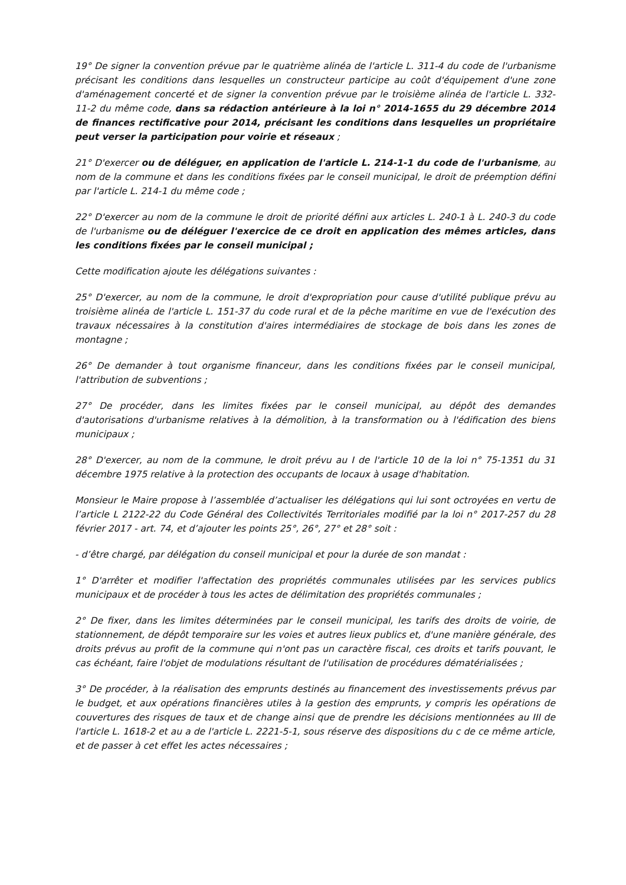19° De signer la convention prévue par le quatrième alinéa de l'article L. 311-4 du code de l'urbanisme précisant les conditions dans lesquelles un constructeur participe au coût d'équipement d'une zone d'aménagement concerté et de signer la convention prévue par le troisième alinéa de l'article L. 332-11-2 du même code, dans sa rédaction antérieure à la loi n° 2014-1655 du 29 décembre 2014 de finances rectificative pour 2014, précisant les conditions dans lesquelles un propriétaire peut verser la participation pour voirie et réseaux ;
21° D'exercer ou de déléguer, en application de l'article L. 214-1-1 du code de l'urbanisme, au nom de la commune et dans les conditions fixées par le conseil municipal, le droit de préemption défini par l'article L. 214-1 du même code ;
22° D'exercer au nom de la commune le droit de priorité défini aux articles L. 240-1 à L. 240-3 du code de l'urbanisme ou de déléguer l'exercice de ce droit en application des mêmes articles, dans les conditions fixées par le conseil municipal ;
Cette modification ajoute les délégations suivantes :
25° D'exercer, au nom de la commune, le droit d'expropriation pour cause d'utilité publique prévu au troisième alinéa de l'article L. 151-37 du code rural et de la pêche maritime en vue de l'exécution des travaux nécessaires à la constitution d'aires intermédiaires de stockage de bois dans les zones de montagne ;
26° De demander à tout organisme financeur, dans les conditions fixées par le conseil municipal, l'attribution de subventions ;
27° De procéder, dans les limites fixées par le conseil municipal, au dépôt des demandes d'autorisations d'urbanisme relatives à la démolition, à la transformation ou à l'édification des biens municipaux ;
28° D'exercer, au nom de la commune, le droit prévu au I de l'article 10 de la loi n° 75-1351 du 31 décembre 1975 relative à la protection des occupants de locaux à usage d'habitation.
Monsieur le Maire propose à l’assemblée d’actualiser les délégations qui lui sont octroyées en vertu de l’article L 2122-22 du Code Général des Collectivités Territoriales modifié par la loi n° 2017-257 du 28 février 2017 - art. 74, et d’ajouter les points 25°, 26°, 27° et 28° soit :
- d’être chargé, par délégation du conseil municipal et pour la durée de son mandat :
1° D'arrêter et modifier l'affectation des propriétés communales utilisées par les services publics municipaux et de procéder à tous les actes de délimitation des propriétés communales ;
2° De fixer, dans les limites déterminées par le conseil municipal, les tarifs des droits de voirie, de stationnement, de dépôt temporaire sur les voies et autres lieux publics et, d'une manière générale, des droits prévus au profit de la commune qui n'ont pas un caractère fiscal, ces droits et tarifs pouvant, le cas échéant, faire l'objet de modulations résultant de l'utilisation de procédures dématérialisées ;
3° De procéder, à la réalisation des emprunts destinés au financement des investissements prévus par le budget, et aux opérations financières utiles à la gestion des emprunts, y compris les opérations de couvertures des risques de taux et de change ainsi que de prendre les décisions mentionnées au III de l'article L. 1618-2 et au a de l'article L. 2221-5-1, sous réserve des dispositions du c de ce même article, et de passer à cet effet les actes nécessaires ;